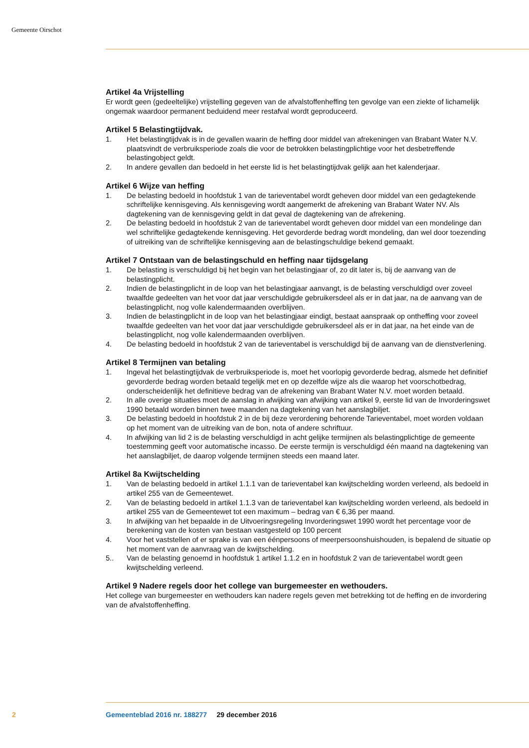Gemeente Oirschot
Artikel 4a Vrijstelling
Er wordt geen (gedeeltelijke) vrijstelling gegeven van de afvalstoffenheffing ten gevolge van een ziekte of lichamelijk ongemak waardoor permanent beduidend meer restafval wordt geproduceerd.
Artikel 5 Belastingtijdvak.
1. Het belastingtijdvak is in de gevallen waarin de heffing door middel van afrekeningen van Brabant Water N.V. plaatsvindt de verbruiksperiode zoals die voor de betrokken belastingplichtige voor het desbetreffende belastingobject geldt.
2. In andere gevallen dan bedoeld in het eerste lid is het belastingtijdvak gelijk aan het kalenderjaar.
Artikel 6 Wijze van heffing
1. De belasting bedoeld in hoofdstuk 1 van de tarieventabel wordt geheven door middel van een gedagtekende schriftelijke kennisgeving. Als kennisgeving wordt aangemerkt de afrekening van Brabant Water NV. Als dagtekening van de kennisgeving geldt in dat geval de dagtekening van de afrekening.
2. De belasting bedoeld in hoofdstuk 2 van de tarieventabel wordt geheven door middel van een mondelinge dan wel schriftelijke gedagtekende kennisgeving. Het gevorderde bedrag wordt mondeling, dan wel door toezending of uitreiking van de schriftelijke kennisgeving aan de belastingschuldige bekend gemaakt.
Artikel 7 Ontstaan van de belastingschuld en heffing naar tijdsgelang
1. De belasting is verschuldigd bij het begin van het belastingjaar of, zo dit later is, bij de aanvang van de belastingplicht.
2. Indien de belastingplicht in de loop van het belastingjaar aanvangt, is de belasting verschuldigd over zoveel twaalfde gedeelten van het voor dat jaar verschuldigde gebruikersdeel als er in dat jaar, na de aanvang van de belastingplicht, nog volle kalendermaanden overblijven.
3. Indien de belastingplicht in de loop van het belastingjaar eindigt, bestaat aanspraak op ontheffing voor zoveel twaalfde gedeelten van het voor dat jaar verschuldigde gebruikersdeel als er in dat jaar, na het einde van de belastingplicht, nog volle kalendermaanden overblijven.
4. De belasting bedoeld in hoofdstuk 2 van de tarieventabel is verschuldigd bij de aanvang van de dienstverlening.
Artikel 8 Termijnen van betaling
1. Ingeval het belastingtijdvak de verbruiksperiode is, moet het voorlopig gevorderde bedrag, alsmede het definitief gevorderde bedrag worden betaald tegelijk met en op dezelfde wijze als die waarop het voorschotbedrag, onderscheidenlijk het definitieve bedrag van de afrekening van Brabant Water N.V. moet worden betaald.
2. In alle overige situaties moet de aanslag in afwijking van afwijking van artikel 9, eerste lid van de Invorderingswet 1990 betaald worden binnen twee maanden na dagtekening van het aanslagbiljet.
3. De belasting bedoeld in hoofdstuk 2 in de bij deze verordening behorende Tarieventabel, moet worden voldaan op het moment van de uitreiking van de bon, nota of andere schriftuur.
4. In afwijking van lid 2 is de belasting verschuldigd in acht gelijke termijnen als belastingplichtige de gemeente toestemming geeft voor automatische incasso. De eerste termijn is verschuldigd één maand na dagtekening van het aanslagbiljet, de daarop volgende termijnen steeds een maand later.
Artikel 8a Kwijtschelding
1. Van de belasting bedoeld in artikel 1.1.1 van de tarieventabel kan kwijtschelding worden verleend, als bedoeld in artikel 255 van de Gemeentewet.
2. Van de belasting bedoeld in artikel 1.1.3 van de tarieventabel kan kwijtschelding worden verleend, als bedoeld in artikel 255 van de Gemeentewet tot een maximum – bedrag van € 6,36 per maand.
3. In afwijking van het bepaalde in de Uitvoeringsregeling Invorderingswet 1990 wordt het percentage voor de berekening van de kosten van bestaan vastgesteld op 100 percent
4. Voor het vaststellen of er sprake is van een éénpersoons of meerpersoonshuishouden, is bepalend de situatie op het moment van de aanvraag van de kwijtschelding.
5.. Van de belasting genoemd in hoofdstuk 1 artikel 1.1.2 en in hoofdstuk 2 van de tarieventabel wordt geen kwijtschelding verleend.
Artikel 9 Nadere regels door het college van burgemeester en wethouders.
Het college van burgemeester en wethouders kan nadere regels geven met betrekking tot de heffing en de invordering van de afvalstoffenheffing.
2 Gemeenteblad 2016 nr. 188277 29 december 2016